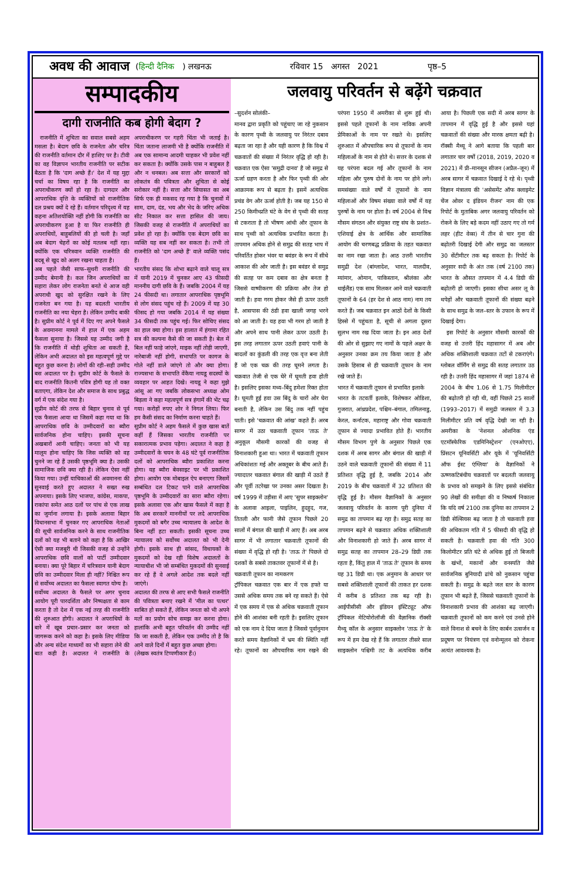अवध की आवाज (हिन्दी दैनिक) लखनऊ रविवार 15 अगस्त 2021 पृष्ठ–5
सम्पादकीय
दागी राजनीति कब होगी बेदाग ?
राजनीति में शुचिता का सवाल सबसे अहम मसला है। बेदाग छवि के राजनेता और चरित्र की राजनीति वर्तमान दौर में हाशिए पर है। टीवी का वह विज्ञापन भारतीय राजनीति पर सटीक बैठता है कि 'दाग अच्छे हैं।' देश में यह मुद्दा चर्चा का विषय रहा है कि राजनीति का अपराधीकरण क्यों हो रहा है। दागदार और आपराधिक वृत्ति के व्यक्तियों को राजनीतिक दल प्रश्रय क्यों दे रहे हैं। वर्तमान परिदृश्य में यह कहना अतिशयोक्ति नहीं होगी कि राजनीति का अपराधीकरण हुआ है या फिर राजनीति ही अपराधियों, बाहुबलियों की हो चली है। जहाँ अब बेदाग चेहरों का कोई मतलब नहीं रहा। क्योंकि एक चरित्रवान व्यक्ति राजनीति की बदबू से खुद को अलग रखना चाहता है।
अब पहले जैसी साफ–सुथरी राजनीति की उम्मीद बेमानी है। कल जिन अपराधियों का सहारा लेकर लोग राजनेता बनते थे आज वही अपराधी खुद को सुरक्षित रखने के लिए राजनेता बन गया है। यह बदलती भारतीय राजनीति का नया चेहरा है। लेकिन उम्मीद बाकी है। सुप्रीम कोर्ट ने पूर्व में दिए गए अपने फैसले के अवमानना मामले में हाल में एक अहम फैसला सुनाया है। जिससे यह उम्मीद जगी है कि राजनीति में थोड़ी शुचिता आ सकती है, लेकिन अभी अदालत को इस महत्वपूर्ण मुद्दे पर बहुत कुछ करना है। लोगों की रही–सही उम्मीद बस अदालत पर है। सुप्रीम कोर्ट के फैसले के बाद राजनीति कितनी पवित्र होगी यह तो वक्त बताएगा, लेकिन देश और समाज के साथ प्रबुद्ध वर्ग में एक संदेश गया है।
सुप्रीम कोर्ट की तरफ से बिहार चुनाव से पूर्व एक फैसला आया था जिसमें कहा गया था कि आपराधिक छवि के उम्मीदवारों का ब्यौरा सार्वजनिक होना चाहिए। इसकी सूचना अखबारों आनी चाहिए। जनता को भी यह मालूम होना चाहिए कि जिस व्यक्ति को वह चुनने जा रहे हैं उसकी पृष्ठभूमि क्या है। उसकी सामाजिक छवि क्या रही है। लेकिन ऐसा नहीं किया गया। उन्हीं याचिकाओं की अवमानना की सुनवाई करते हुए अदालत ने सख्त रुख अपनाया। इसके लिए भाजपा, कांग्रेस, माकपा, राकांपा समेत आठ दलों पर पांच से एक लाख का जुर्माना लगाया है। इसके अलावा बिहार विधानसभा में चुनकर गए आपराधिक नेताओं की सूची सार्वजनिक करने के साथ राजनीतिक दलों को यह भी बताने को कहा है कि आखिर ऐसी क्या मजबूरी थी जिसकी वजह से उन्होंने आपराधिक छवि वालों को पार्टी उम्मीदवार बनाया। क्या पूरे बिहार में चरित्रवान यानी बेदाग छवि का उम्मीदवार मिला ही नहीं? निश्चित रूप से सर्वोच्च अदालत का फैसला स्वागत योग्य है।
सर्वोच्च अदालत के फैसले पर अगर चुनाव आयोग पूरी पारदर्शिता और निष्पक्षता से काम करता है तो देश में एक नई तरह की राजनीति की शुरुआत होगी। अदालत ने अपराधियों के बारे में खूब प्रचार–प्रसार कर जनता को जागरूक करने को कहा है। इसके लिए मीडिया और अन्य संदेश माध्यमों का भी सहारा लेने की बात कही है। अदालत ने राजनीति के अपराधीकरण पर गहरी चिंता भी जताई है। चिंता जताना लाजमी भी है क्योंकि राजनीति में अब एक सामान्य आदमी चाहकर भी प्रवेश नहीं कर सकता है। क्योंकि उसके पास न बाहुबल है और न धनबल। अब सत्ता और सरकारों को लोकतंत्र की पवित्रता और शुचिता से कोई सरोकार नहीं है। सत्ता और सियासत का अब सिर्फ एक ही मकसद रह गया है कि चुनावों में साम, दाम, दंड, भय और भेद के जरिए अधिक सीट निकाल कर सत्ता हासिल की जाय। जिसकी वजह से राजनीति में अपराधियों का प्रवेश हो रहा है। क्योंकि एक बेदाग छवि का व्यक्ति यह सब नहीं कर सकता है। तभी तो राजनीति को 'दाग अच्छे हैं' वाले व्यक्ति पसंद हैं।
भारतीय संसद कि शोभा बढ़ाने वाले चालू सत्र में यानी 2019 में चुनकर आए 43 फीसदी माननीय दागी छवि के हैं। जबकि 2004 में यह 24 फीसदी था। लगातार आपराधिक पृष्ठभूमि से लोग संसद पहुंच रहे हैं। 2009 में यह 30 फीसद हो गया जबकि 2014 में यह संख्या 34 फीसदी तक पहुंच गई। फिर सोचिए संसद का हाल क्या होगा। इस हालात में हंगामा रहित सत्र की कल्पना कैसे की जा सकती है। बेल में बिल नहीं फाड़े जांएगे, माइक नहीं तोड़ी जाएगी, नारेबाजी नहीं होगी, सभापति पर कागज के गोले नहीं डाले जांएगे तो और क्या होगा। राज्यसभा के सभापति वेंकैया नायडू सदस्यों के व्यवहार पर आहत दिखे। नायडू ने कहा मुझे आंसू आ गए जबकि लोकसभा अध्यक्ष ओम बिड़ला ने कहा महत्वपूर्ण सत्र हंगामें की भेंट चढ़ गया। करोड़ों रुपए शोर ने निगल लिया। फिर हम कैसी संसद का निर्माण करना चाहते हैं।
सुप्रीम कोर्ट ने अहम फैसले में कुछ खास बातें कहीं हैं जिसका भारतीय राजनीति पर सकारात्मक प्रभाव पड़ेगा। अदालत ने कहा है उम्मीदवारों के चयन के 48 घंटे पूर्व राजनीतिक दलों को आपराधिक ब्यौरा प्रकाशित करना होगा। यह ब्यौरा बेवसाइट पर भी प्रकाशित होगा। आयोग एक मोबाइल ऐप बनाएगा जिसमें सम्बंधित दल टिकट पाने वाले आपराधिक पृष्ठभूमि के उम्मीदवारों का सारा ब्यौरा रहेगा। इसके अलावा एक और खास फैसले में कहा है कि अब सरकारें माननीयों पर लदे आपराधिक मुकदमों को बगैर उच्च न्यायालय के आदेश के बिना नहीं हटा सकती। इसकी सूचना उच्च न्यायालय को सर्वोच्च अदालत को भी देनी होगी। इसके साथ ही सांसद, विधायकों के मुकदमों को देख रही विशेष अदालतों के न्यायाधीश भी जो सम्बंधित मुकदमों की सुनवाई कर रहे हैं वे अगले आदेश तक बदले नहीं जाएंगे।
अदालत की तरफ से आए सभी फैसले राजनीति की पवित्रता बनाए रखने में 'मील का पत्थर' साबित हो सकते हैं, लेकिन जनता को भी अपने मतों का प्रयोग सोच समझ कर करना होगा। हालांकि अभी बहुत परिवर्तन की उम्मीद नहीं कि जा सकती है, लेकिन एक उम्मीद तो है कि आने वाले दिनों में बहुत कुछ अच्छा होगा।
(लेखक स्वतंत्र टिप्पणीकार हैं।)
जलवायु परिवर्तन से बढ़ेंगे चक्रवात
–सुदर्शन सोलंकी–
मानव द्वारा प्रकृति को पहुंचाए जा रहे नुकसान के कारण पृथ्वी के जलवायु पर निरंतर दबाव बढ़ता जा रहा है और यही कारण है कि विश्व में चक्रवातों की संख्या में निरंतर वृद्धि हो रही है। चक्रवात एक ऐसा 'समुद्री दानव' है जो समुद्र से ऊर्जा ग्रहण करता है और फिर पृथ्वी की ओर आक्रामक रूप से बढ़ता है। इसमें अत्यधिक प्रचंड वेग और ऊर्जा होती है। जब यह 150 से 250 किमीध्प्रति घंटे के वेग से पृथ्वी की सतह से टकराता है तो भीषण आंधी और तूफान के साथ पृथ्वी को अत्यधिक प्रभावित करता है। तापमान अधिक होने से समुद्र की सतह भाप में परिवर्तित होकर भंवर या बवंडर के रूप में सीधे आकाश की ओर जाती है। इस बवंडर से समुद्र की सतह पर कम दबाव का क्षेत्र बनता है जिससे वाष्पीकरण की प्रक्रिया और तेज हो जाती है। हवा गरम होकर जैसे ही ऊपर उठती है, आसपास की ठंडी हवा खाली जगह भरने को आ जाती है। यह हवा भी गरम हो जाती है और अपने साथ पानी लेकर ऊपर उठती है। इस तरह लगातार ऊपर उठती हवाएं पानी के बादलों का कुंडली की तरह एक वृत्त बना लेती हैं जो एक चक्र की तरह घूमने लगता है। चक्रवात तेजी से एक घेरे में घूमती हवा होती है। इसलिए इसका मध्य–बिंदु हमेशा रिक्त होता है। घूमती हुई हवा उस बिंदु के चारों ओर घेरा बनाती है, लेकिन उस बिंदु तक नहीं पहुंच पाती। इसे 'चक्रवात की आंख' कहते हैं। अरब सागर में उठा चक्रवाती तूफान 'ताऊ ते' अनुकूल मौसमी कारकों की वजह से विनाशकारी हुआ था। भारत में चक्रवाती तूफान अधिकांशतः मई और अक्तूबर के बीच आते हैं। ज्यादातर चक्रवात बंगाल की खाड़ी में उठते हैं और पूर्वी तटरेखा पर उनका असर दिखता है। वर्ष 1999 में उड़ीसा में आए 'सुपर साइक्लोन' के अलावा आइला, पाइलिन, हुदहुद, गज, तितली और फानी जैसे तूफान पिछले 20 सालों में बंगाल की खाड़ी में आए हैं। अब अरब सागर में भी लगातार चक्रवाती तूफानों की संख्या में वृद्धि हो रही है। 'ताऊ ते' पिछले दो दशकों के सबसे ताकतवर तूफानों में से है।
चक्रवाती तूफान का नामकरण
ट्रॉपिकल चक्रवात एक बार में एक हफ्ते या उससे अधिक समय तक बने रह सकते हैं। ऐसे में एक समय में एक से अधिक चक्रवाती तूफान होने की आशंका बनी रहती है। इसलिए तूफान को एक नाम दे दिया जाता है जिससे पूर्वानुमान करते समय वैज्ञानिकों में भ्रम की स्थिति नहीं रहे। तूफानों का औपचारिक नाम रखने की परंपरा 1950 में अमरीका से शुरू हुई थी। इससे पहले तूफानों के नाम नाविक अपनी प्रेमिकाओं के नाम पर रखते थे। इसलिए शुरुआत में औपचारिक रूप से तूफानों के नाम महिलाओं के नाम से होते थे। सत्तर के दशक से यह परंपरा बदल गई और तूफानों के नाम महिला और पुरुष दोनों के नाम पर होने लगे। समसंख्या वाले वर्षों में तूफानों के नाम महिलाओं और विषम संख्या वाले वर्षों में यह पुरुषों के नाम पर होता है। वर्ष 2004 से विश्व मौसम संगठन और संयुक्त राष्ट्र संघ के प्रशांत–एशियाई क्षेत्र के आर्थिक और सामाजिक आयोग की चरणबद्ध प्रक्रिया के तहत चक्रवात का नाम रखा जाता है। आठ उत्तरी भारतीय समुद्री देश (बांग्लादेश, भारत, मालदीव, म्यांमार, ओमान, पाकिस्तान, श्रीलंका और थाईलैंड) एक साथ मिलकर आने वाले चक्रवाती तूफानों के 64 (हर देश से आठ नाम) नाम तय करते हैं। जब चक्रवात इन आठों देशों के किसी हिस्से में पहुंचता है, सूची से अगला दूसरा सुलभ नाम रख दिया जाता है। इन आठ देशों की ओर से सुझाए गए नामों के पहले अक्षर के अनुसार उनका क्रम तय किया जाता है और उसके हिसाब से ही चक्रवाती तूफान के नाम रखे जाते हैं।
भारत में चक्रवाती तूफान से प्रभावित इलाके
भारत के तटवर्ती इलाके, विशेषकर ओडिशा, गुजरात, आंध्रप्रदेश, पश्चिम–बंगाल, तमिलनाडु, केरल, कर्नाटक, महाराष्ट्र और गोवा चक्रवाती तूफान से ज्यादा प्रभावित होते हैं। भारतीय मौसम विभाग पुणे के अनुसार पिछले एक दशक में अरब सागर और बंगाल की खाड़ी में उठने वाले चक्रवाती तूफानों की संख्या में 11 प्रतिशत वृद्धि हुई है, जबकि 2014 और 2019 के बीच चक्रवातों में 32 प्रतिशत की वृद्धि हुई है। मौसम वैज्ञानिकों के अनुसार जलवायु परिवर्तन के कारण पूरी दुनिया में समुद्र का तापमान बढ़ रहा है। समुद्र सतह का तापमान बढ़ने से चक्रवात अधिक शक्तिशाली और विनाशकारी हो जाते हैं। अरब सागर में समुद्र सतह का तापमान 28–29 डिग्री तक रहता है, किंतु हाल में 'ताऊ ते' तूफान के समय यह 31 डिग्री था। एक अनुमान के आधार पर सबसे शक्तिशाली तूफानों की ताकत हर दशक में करीब 8 प्रतिशत तक बढ़ रही है। आईपीसीसी और इंडियन इंस्टिट्यूट ऑफ ट्रॉपिकल मेटियोरोलॉजी की वैज्ञानिक रॉक्सी मैथ्यू कॉल के अनुसार साइक्लोन 'ताऊ ते' के रूप में हम देख रहे हैं कि लगातार तीसरे साल साइक्लोन पश्चिमी तट के अत्यधिक करीब आया है। पिछली एक सदी में अरब सागर के तापमान में वृद्धि हुई है और इससे यहां चक्रवातों की संख्या और मारक क्षमता बढ़ी है। रॉक्सी मैथ्यू ने आगे बताया कि पहली बार लगातार चार वर्षों (2018, 2019, 2020 व 2021) में प्री–मानसून सीजन (अप्रैल–जून) में अरब सागर में चक्रवात दिखाई दे रहे थे। पृथ्वी विज्ञान मंत्रालय की 'असेसमेंट ऑफ क्लाइमेट चेंज ओवर द इंडियन रीजन' नाम की एक रिपोर्ट के मुताबिक अगर जलवायु परिवर्तन को रोकने के लिए बड़े कदम नहीं उठाए गए तो गर्म लहर (हीट वेव्स) में तीन से चार गुना की बढ़ोतरी दिखाई देगी और समुद्र का जलस्तर 30 सेंटीमीटर तक बढ़ सकता है। रिपोर्ट के अनुसार सदी के अंत तक (वर्ष 2100 तक) भारत के औसत तापमान में 4.4 डिग्री की बढ़ोतरी हो जाएगी। इसका सीधा असर लू के थपेड़ों और चक्रवाती तूफानों की संख्या बढ़ने के साथ समुद्र के जल–स्तर के उफान के रूप में दिखाई देगा।
इस रिपोर्ट के अनुसार मौसमी कारकों की वजह से उत्तरी हिंद महासागर में अब और अधिक शक्तिशाली चक्रवात तटों से टकराएंगे। ग्लोबल वॉर्मिंग से समुद्र की सतह लगातार उठ रही है। उत्तरी हिंद महासागर में जहां 1874 से 2004 के बीच 1.06 से 1.75 मिलीमीटर की बढ़ोतरी हो रही थी, वहीं पिछले 25 सालों (1993–2017) में समुद्री जलस्तर में 3.3 मिलीमीटर प्रति वर्ष वृद्धि देखी जा रही है। अमरीका के 'नेशनल ओशनिक एंड एटमॉस्फेरिक एडमिनिस्ट्रेशन' (एनओएए), प्रिंसटन यूनिवर्सिटी और यूके में 'यूनिवर्सिटी ऑफ ईस्ट एंग्लिया' के वैज्ञानिकों ने ऊष्णकटिबंधीय चक्रवातों पर बदलती जलवायु के प्रभाव को समझने के लिए इससे संबंधित 90 लेखों की समीक्षा की व निष्कर्ष निकाला कि यदि वर्ष 2100 तक दुनिया का तापमान 2 डिग्री सेल्सियस बढ़ जाता है तो चक्रवाती हवा की अधिकतम गति में 5 फीसदी की वृद्धि हो सकती है। चक्रवाती हवा की गति 300 किलोमीटर प्रति घंटे से अधिक हुई तो बिजली के खंभों, मकानों और वनस्पति जैसे सार्वजनिक बुनियादी ढांचे को नुकसान पहुंचा सकती है। समुद्र के बढ़ते जल स्तर के कारण तूफान भी बढ़ते हैं, जिससे चक्रवाती तूफानों के विनाशकारी प्रभाव की आशंका बढ़ जाएगी। चक्रवाती तूफानों को कम करने एवं उनसे होने वाले विनाश से बचने के लिए कार्बन उत्सर्जन व प्रदूषण पर नियंत्रण एवं वनोन्मूलन को रोकना अत्यंत आवश्यक है।